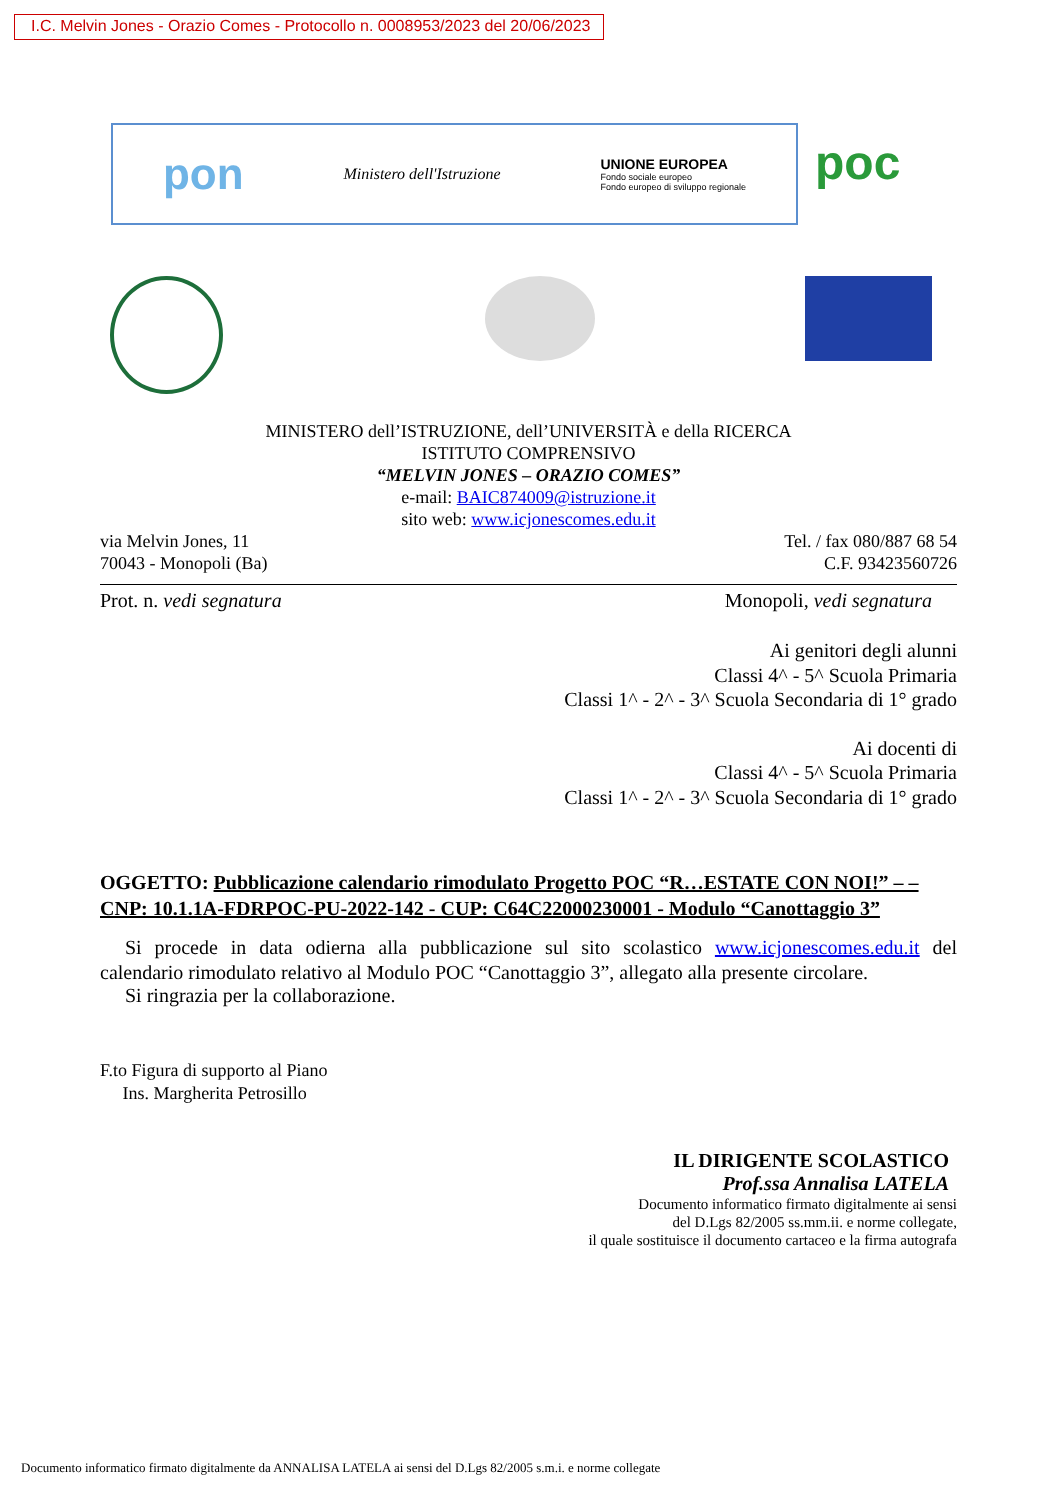I.C. Melvin Jones - Orazio Comes - Protocollo n. 0008953/2023 del 20/06/2023
pon Ministero dell'Istruzione UNIONE EUROPEA
Fondo sociale europeo
Fondo europeo di sviluppo regionale
poc
MINISTERO dell’ISTRUZIONE, dell’UNIVERSITÀ e della RICERCA
ISTITUTO COMPRENSIVO
“MELVIN JONES – ORAZIO COMES”
e-mail: BAIC874009@istruzione.it
sito web: www.icjonescomes.edu.it
via Melvin Jones, 11
70043 - Monopoli (Ba)
Tel. / fax 080/887 68 54
C.F. 93423560726
Prot. n. vedi segnatura Monopoli, vedi segnatura
Ai genitori degli alunni
Classi 4^ - 5^ Scuola Primaria
Classi 1^ - 2^ - 3^ Scuola Secondaria di 1° grado
Ai docenti di
Classi 4^ - 5^ Scuola Primaria
Classi 1^ - 2^ - 3^ Scuola Secondaria di 1° grado
OGGETTO: Pubblicazione calendario rimodulato Progetto POC “R…ESTATE CON NOI!” – – CNP: 10.1.1A-FDRPOC-PU-2022-142 - CUP: C64C22000230001 - Modulo “Canottaggio 3”
Si procede in data odierna alla pubblicazione sul sito scolastico www.icjonescomes.edu.it del calendario rimodulato relativo al Modulo POC “Canottaggio 3”, allegato alla presente circolare.
Si ringrazia per la collaborazione.
F.to Figura di supporto al Piano
Ins. Margherita Petrosillo
IL DIRIGENTE SCOLASTICO
Prof.ssa Annalisa LATELA
Documento informatico firmato digitalmente ai sensi
del D.Lgs 82/2005 ss.mm.ii. e norme collegate,
il quale sostituisce il documento cartaceo e la firma autografa
Documento informatico firmato digitalmente da ANNALISA LATELA ai sensi del D.Lgs 82/2005 s.m.i. e norme collegate